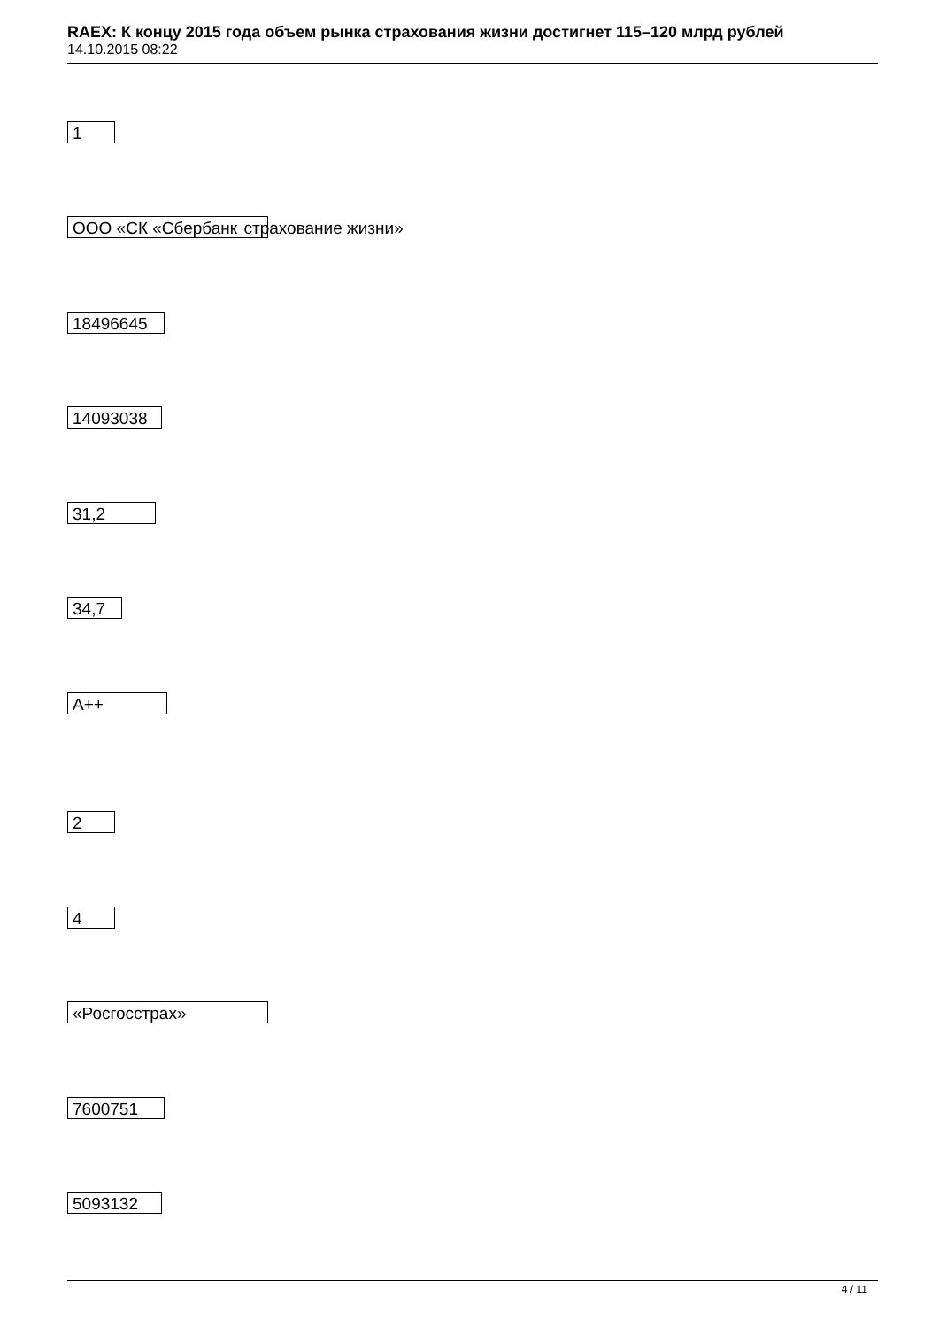RAEX: К концу 2015 года объем рынка страхования жизни достигнет 115–120 млрд рублей
14.10.2015 08:22
1
ООО «СК «Сбербанк страхование жизни»
18496645
14093038
31,2
34,7
A++
2
4
«Росгосстрах»
7600751
5093132
4 / 11